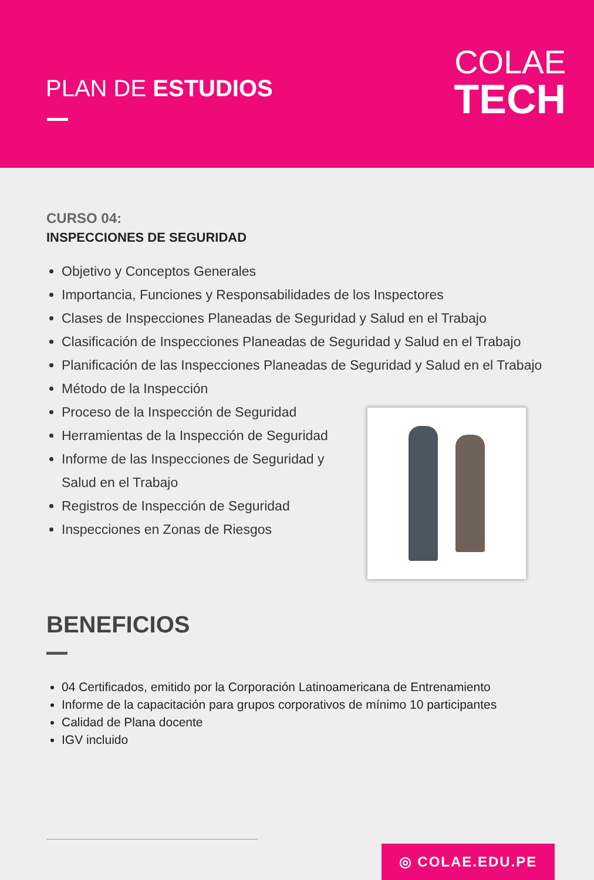PLAN DE ESTUDIOS
COLAE
TECH
CURSO 04:
INSPECCIONES DE SEGURIDAD
Objetivo y Conceptos Generales
Importancia, Funciones y Responsabilidades de los Inspectores
Clases de Inspecciones Planeadas de Seguridad y Salud en el Trabajo
Clasificación de Inspecciones Planeadas de Seguridad y Salud en el Trabajo
Planificación de las Inspecciones Planeadas de Seguridad y Salud en el Trabajo
Método de la Inspección
Proceso de la Inspección de Seguridad
Herramientas de la Inspección de Seguridad
Informe de las Inspecciones de Seguridad y
Salud en el Trabajo
Registros de Inspección de Seguridad
Inspecciones en Zonas de Riesgos
BENEFICIOS
04 Certificados, emitido por la Corporación Latinoamericana de Entrenamiento
Informe de la capacitación para grupos corporativos de mínimo 10 participantes
Calidad de Plana docente
IGV incluido
◎ COLAE.EDU.PE